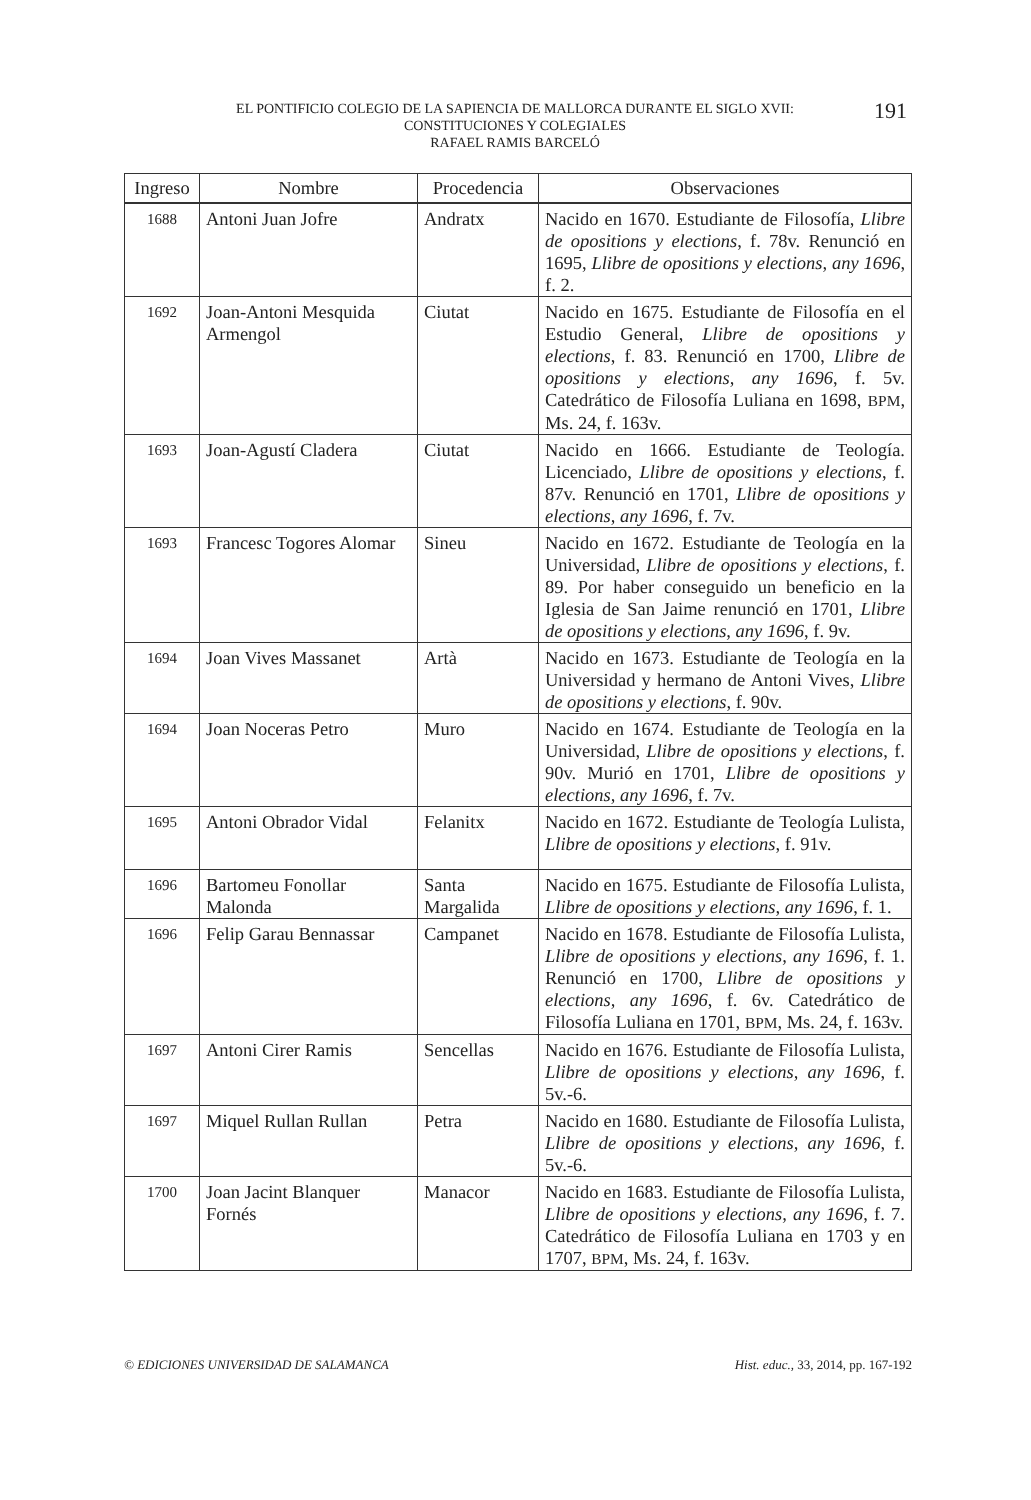EL PONTIFICIO COLEGIO DE LA SAPIENCIA DE MALLORCA DURANTE EL SIGLO XVII:
CONSTITUCIONES Y COLEGIALES
RAFAEL RAMIS BARCELÓ
191
| Ingreso | Nombre | Procedencia | Observaciones |
| --- | --- | --- | --- |
| 1688 | Antoni Juan Jofre | Andratx | Nacido en 1670. Estudiante de Filosofía, Llibre de opositions y elections , f. 78v. Renunció en 1695, Llibre de opositions y elections, any 1696 , f. 2. |
| 1692 | Joan-Antoni Mesquida Armengol | Ciutat | Nacido en 1675. Estudiante de Filosofía en el Estudio General, Llibre de opositions y elections , f. 83. Renunció en 1700, Llibre de opositions y elections, any 1696 , f. 5v. Catedrático de Filosofía Luliana en 1698, BPM , Ms. 24, f. 163v. |
| 1693 | Joan-Agustí Cladera | Ciutat | Nacido en 1666. Estudiante de Teología. Licenciado, Llibre de opositions y elections , f. 87v. Renunció en 1701, Llibre de opositions y elections, any 1696 , f. 7v. |
| 1693 | Francesc Togores Alomar | Sineu | Nacido en 1672. Estudiante de Teología en la Universidad, Llibre de opositions y elections , f. 89. Por haber conseguido un beneficio en la Iglesia de San Jaime renunció en 1701, Llibre de opositions y elections, any 1696 , f. 9v. |
| 1694 | Joan Vives Massanet | Artà | Nacido en 1673. Estudiante de Teología en la Universidad y hermano de Antoni Vives, Llibre de opositions y elections , f. 90v. |
| 1694 | Joan Noceras Petro | Muro | Nacido en 1674. Estudiante de Teología en la Universidad, Llibre de opositions y elections , f. 90v. Murió en 1701, Llibre de opositions y elections, any 1696 , f. 7v. |
| 1695 | Antoni Obrador Vidal | Felanitx | Nacido en 1672. Estudiante de Teología Lulista, Llibre de opositions y elections , f. 91v. |
| 1696 | Bartomeu Fonollar Malonda | Santa Margalida | Nacido en 1675. Estudiante de Filosofía Lulista, Llibre de opositions y elections, any 1696 , f. 1. |
| 1696 | Felip Garau Bennassar | Campanet | Nacido en 1678. Estudiante de Filosofía Lulista, Llibre de opositions y elections, any 1696 , f. 1. Renunció en 1700, Llibre de opositions y elections, any 1696 , f. 6v. Catedrático de Filosofía Luliana en 1701, BPM , Ms. 24, f. 163v. |
| 1697 | Antoni Cirer Ramis | Sencellas | Nacido en 1676. Estudiante de Filosofía Lulista, Llibre de opositions y elections, any 1696 , f. 5v.-6. |
| 1697 | Miquel Rullan Rullan | Petra | Nacido en 1680. Estudiante de Filosofía Lulista, Llibre de opositions y elections, any 1696 , f. 5v.-6. |
| 1700 | Joan Jacint Blanquer Fornés | Manacor | Nacido en 1683. Estudiante de Filosofía Lulista, Llibre de opositions y elections, any 1696 , f. 7. Catedrático de Filosofía Luliana en 1703 y en 1707, BPM , Ms. 24, f. 163v. |
© EDICIONES UNIVERSIDAD DE SALAMANCA Hist. educ., 33, 2014, pp. 167-192